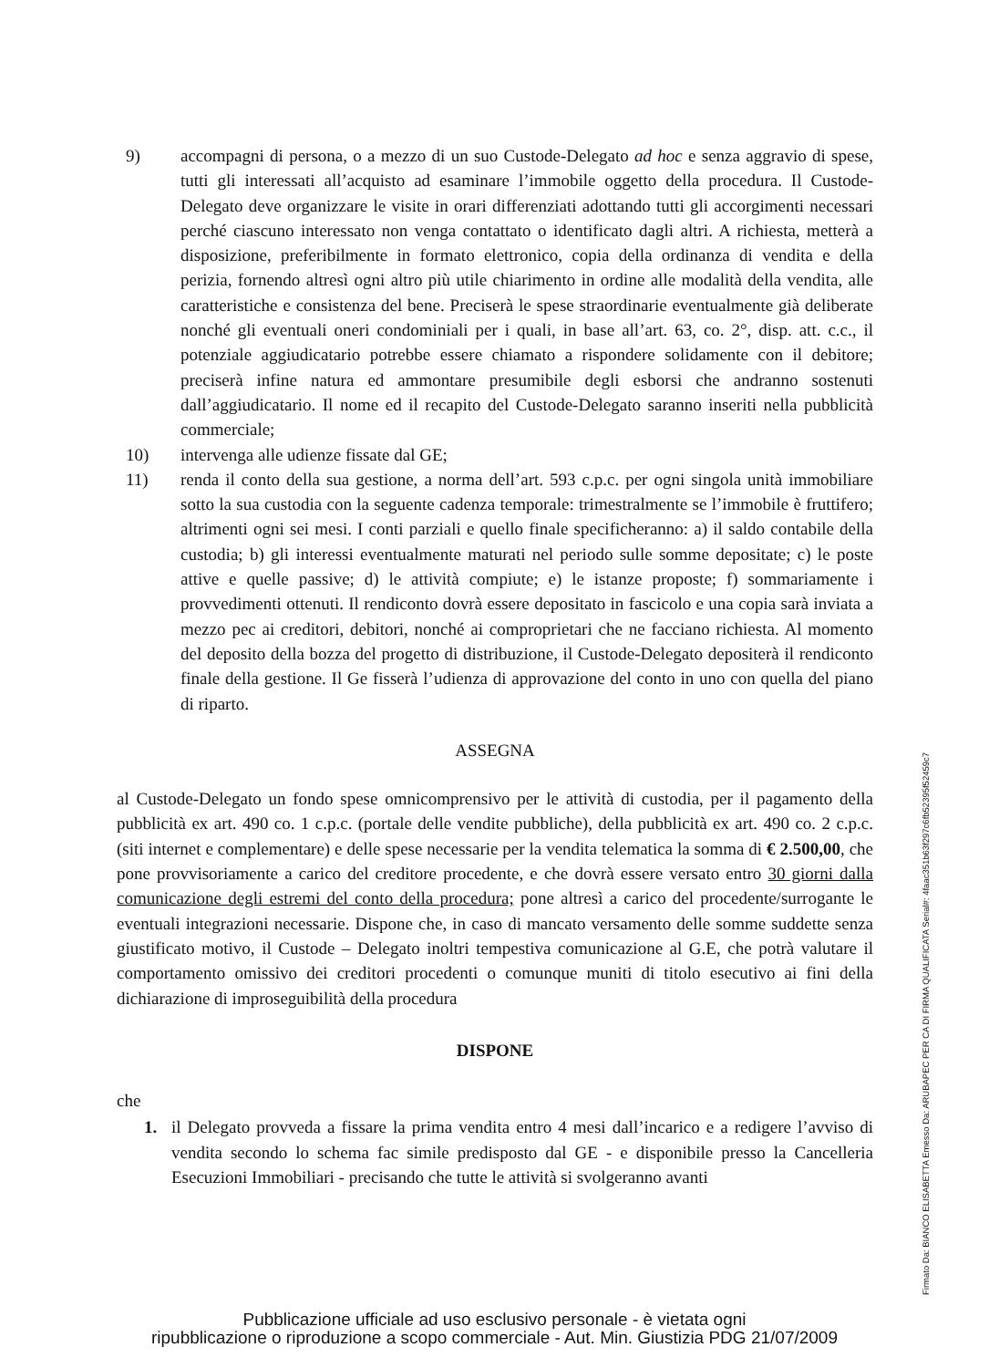9) accompagni di persona, o a mezzo di un suo Custode-Delegato ad hoc e senza aggravio di spese, tutti gli interessati all’acquisto ad esaminare l’immobile oggetto della procedura. Il Custode-Delegato deve organizzare le visite in orari differenziati adottando tutti gli accorgimenti necessari perché ciascuno interessato non venga contattato o identificato dagli altri. A richiesta, metterà a disposizione, preferibilmente in formato elettronico, copia della ordinanza di vendita e della perizia, fornendo altresì ogni altro più utile chiarimento in ordine alle modalità della vendita, alle caratteristiche e consistenza del bene. Preciserà le spese straordinarie eventualmente già deliberate nonché gli eventuali oneri condominiali per i quali, in base all’art. 63, co. 2°, disp. att. c.c., il potenziale aggiudicatario potrebbe essere chiamato a rispondere solidamente con il debitore; preciserà infine natura ed ammontare presumibile degli esborsi che andranno sostenuti dall’aggiudicatario. Il nome ed il recapito del Custode-Delegato saranno inseriti nella pubblicità commerciale;
10) intervenga alle udienze fissate dal GE;
11) renda il conto della sua gestione, a norma dell’art. 593 c.p.c. per ogni singola unità immobiliare sotto la sua custodia con la seguente cadenza temporale: trimestralmente se l’immobile è fruttifero; altrimenti ogni sei mesi. I conti parziali e quello finale specificheranno: a) il saldo contabile della custodia; b) gli interessi eventualmente maturati nel periodo sulle somme depositate; c) le poste attive e quelle passive; d) le attività compiute; e) le istanze proposte; f) sommariamente i provvedimenti ottenuti. Il rendiconto dovrà essere depositato in fascicolo e una copia sarà inviata a mezzo pec ai creditori, debitori, nonché ai comproprietari che ne facciano richiesta. Al momento del deposito della bozza del progetto di distribuzione, il Custode-Delegato depositerà il rendiconto finale della gestione. Il Ge fisserà l’udienza di approvazione del conto in uno con quella del piano di riparto.
ASSEGNA
al Custode-Delegato un fondo spese omnicomprensivo per le attività di custodia, per il pagamento della pubblicità ex art. 490 co. 1 c.p.c. (portale delle vendite pubbliche), della pubblicità ex art. 490 co. 2 c.p.c. (siti internet e complementare) e delle spese necessarie per la vendita telematica la somma di € 2.500,00, che pone provvisoriamente a carico del creditore procedente, e che dovrà essere versato entro 30 giorni dalla comunicazione degli estremi del conto della procedura; pone altresì a carico del procedente/surrogante le eventuali integrazioni necessarie. Dispone che, in caso di mancato versamento delle somme suddette senza giustificato motivo, il Custode – Delegato inoltri tempestiva comunicazione al G.E, che potrà valutare il comportamento omissivo dei creditori procedenti o comunque muniti di titolo esecutivo ai fini della dichiarazione di improseguibilità della procedura
DISPONE
che
1. il Delegato provveda a fissare la prima vendita entro 4 mesi dall’incarico e a redigere l’avviso di vendita secondo lo schema fac simile predisposto dal GE - e disponibile presso la Cancelleria Esecuzioni Immobiliari - precisando che tutte le attività si svolgeranno avanti
Pubblicazione ufficiale ad uso esclusivo personale - è vietata ogni
ripubblicazione o riproduzione a scopo commerciale - Aut. Min. Giustizia PDG 21/07/2009
Firmato Da: BIANCO ELISABETTA Emesso Da: ARUBAPEC PER CA DI FIRMA QUALIFICATA Serial#: 4faac351b63f297c6fb52395f52459c7